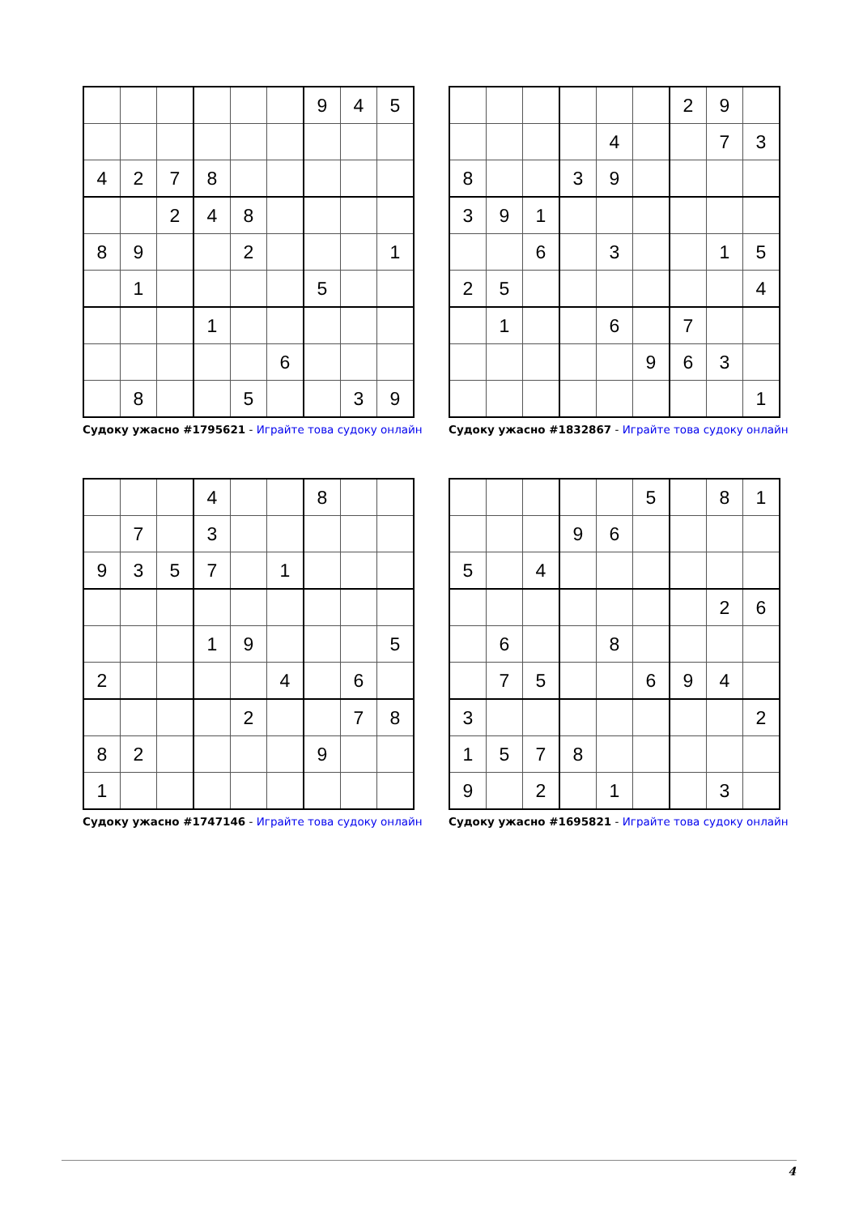| | | | | | | 9 | 4 | 5 |
| 4 | 2 | 7 | 8 | | | | | |
| | | 2 | 4 | 8 | | | | |
| 8 | 9 | | | 2 | | | | 1 |
| | 1 | | | | | 5 | | |
| | | | 1 | | | | | |
| | | | | | 6 | | | |
| | 8 | | | 5 | | | 3 | 9 |
Судоку ужасно #1795621 - Играйте това судоку онлайн
| | | | | | | 2 | 9 | |
| | | | | 4 | | | 7 | 3 |
| 8 | | | 3 | 9 | | | | |
| 3 | 9 | 1 | | | | | | |
| | | 6 | | 3 | | | 1 | 5 |
| 2 | 5 | | | | | | | 4 |
| | 1 | | | 6 | | 7 | | |
| | | | | | 9 | 6 | 3 | |
| | | | | | | | | 1 |
Судоку ужасно #1832867 - Играйте това судоку онлайн
| | | | 4 | | | 8 | | |
| | 7 | | 3 | | | | | |
| 9 | 3 | 5 | 7 | | 1 | | | |
| | | | 1 | 9 | | | | 5 |
| 2 | | | | | 4 | | 6 | |
| | | | | 2 | | | 7 | 8 |
| 8 | 2 | | | | | 9 | | |
| 1 | | | | | | | | |
Судоку ужасно #1747146 - Играйте това судоку онлайн
| | | | | | 5 | | 8 | 1 |
| | | | 9 | 6 | | | | |
| 5 | | 4 | | | | | | |
| | | | | | | | 2 | 6 |
| | 6 | | | 8 | | | | |
| | 7 | 5 | | | 6 | 9 | 4 | |
| 3 | | | | | | | | 2 |
| 1 | 5 | 7 | 8 | | | | | |
| 9 | | 2 | | 1 | | | 3 | |
Судоку ужасно #1695821 - Играйте това судоку онлайн
4